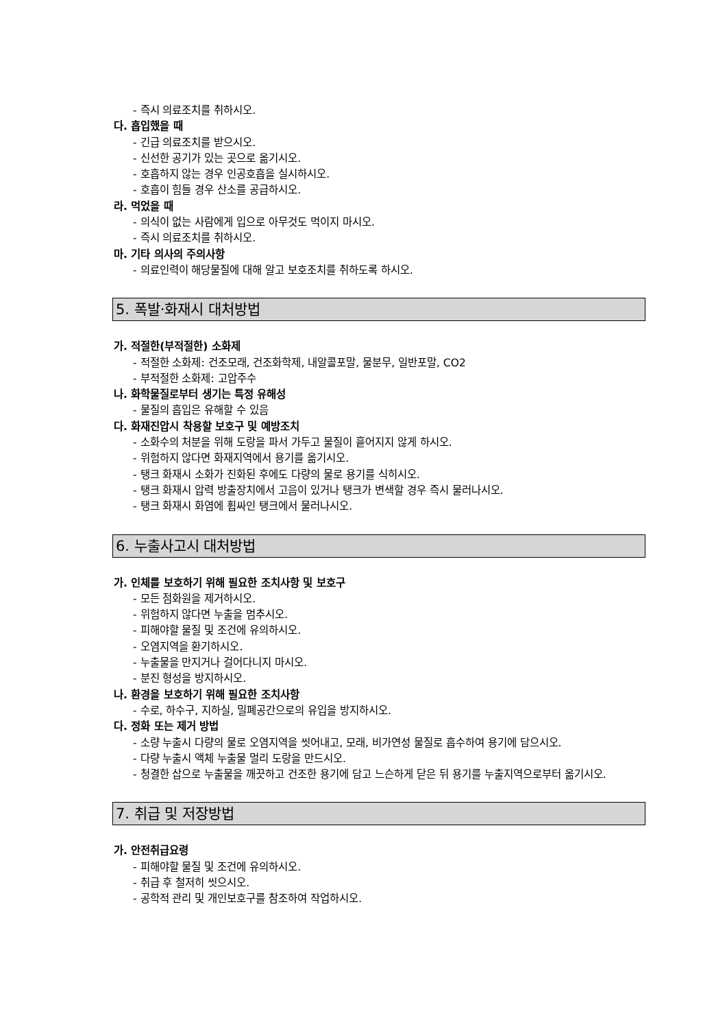- 즉시 의료조치를 취하시오.
다. 흡입했을 때
- 긴급 의료조치를 받으시오.
- 신선한 공기가 있는 곳으로 옮기시오.
- 호흡하지 않는 경우 인공호흡을 실시하시오.
- 호흡이 힘들 경우 산소를 공급하시오.
라. 먹었을 때
- 의식이 없는 사람에게 입으로 아무것도 먹이지 마시오.
- 즉시 의료조치를 취하시오.
마. 기타 의사의 주의사항
- 의료인력이 해당물질에 대해 알고 보호조치를 취하도록 하시오.
5. 폭발·화재시 대처방법
가. 적절한(부적절한) 소화제
- 적절한 소화제: 건조모래, 건조화학제, 내알콜포말, 물분무, 일반포말, CO2
- 부적절한 소화제: 고압주수
나. 화학물질로부터 생기는 특정 유해성
- 물질의 흡입은 유해할 수 있음
다. 화재진압시 착용할 보호구 및 예방조치
- 소화수의 처분을 위해 도랑을 파서 가두고 물질이 흩어지지 않게 하시오.
- 위험하지 않다면 화재지역에서 용기를 옮기시오.
- 탱크 화재시 소화가 진화된 후에도 다량의 물로 용기를 식히시오.
- 탱크 화재시 압력 방출장치에서 고음이 있거나 탱크가 변색할 경우 즉시 물러나시오.
- 탱크 화재시 화염에 휩싸인 탱크에서 물러나시오.
6. 누출사고시 대처방법
가. 인체를 보호하기 위해 필요한 조치사항 및 보호구
- 모든 점화원을 제거하시오.
- 위험하지 않다면 누출을 멈추시오.
- 피해야할 물질 및 조건에 유의하시오.
- 오염지역을 환기하시오.
- 누출물을 만지거나 걸어다니지 마시오.
- 분진 형성을 방지하시오.
나. 환경을 보호하기 위해 필요한 조치사항
- 수로, 하수구, 지하실, 밀폐공간으로의 유입을 방지하시오.
다. 정화 또는 제거 방법
- 소량 누출시 다량의 물로 오염지역을 씻어내고, 모래, 비가연성 물질로 흡수하여 용기에 담으시오.
- 다량 누출시 액체 누출물 멀리 도랑을 만드시오.
- 청결한 삽으로 누출물을 깨끗하고 건조한 용기에 담고 느슨하게 닫은 뒤 용기를 누출지역으로부터 옮기시오.
7. 취급 및 저장방법
가. 안전취급요령
- 피해야할 물질 및 조건에 유의하시오.
- 취급 후 철저히 씻으시오.
- 공학적 관리 및 개인보호구를 참조하여 작업하시오.